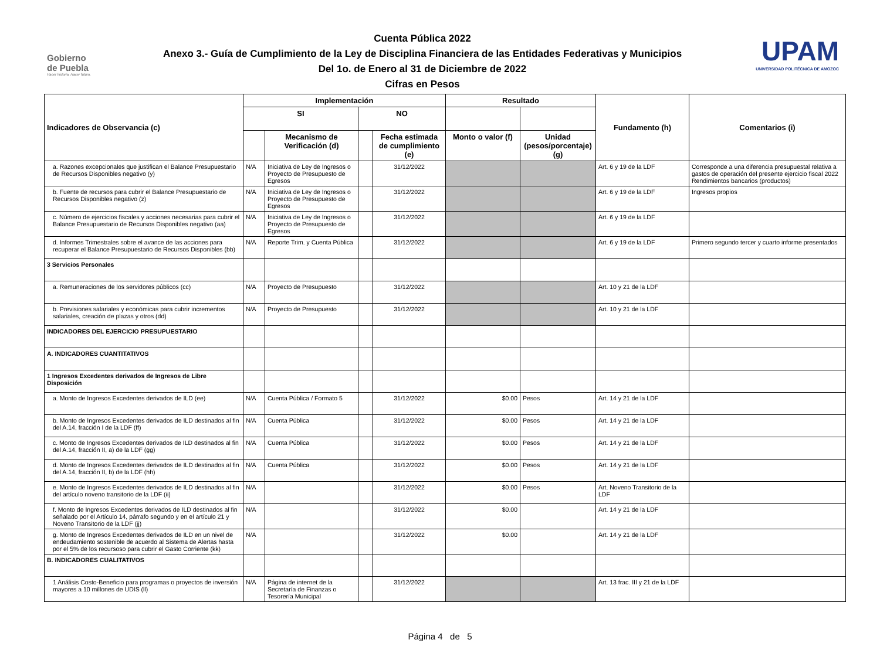Gobierno
de Puebla
Hacer historia. Hacer futuro.
Cuenta Pública 2022
Anexo 3.- Guía de Cumplimiento de la Ley de Disciplina Financiera de las Entidades Federativas y Municipios
Del 1o. de Enero al 31 de Diciembre de 2022
Cifras en Pesos
UPAM
UNIVERSIDAD POLITÉCNICA DE AMOZOC
| Indicadores de Observancia (c) | Implementación | | | | Resultado | | Fundamento (h) | Comentarios (i) |
| --- | --- | --- | --- | --- | --- | --- | --- | --- |
| | SI | | NO | | | | | |
| | | Mecanismo de Verificación (d) | | Fecha estimada de cumplimiento (e) | Monto o valor (f) | Unidad (pesos/porcentaje) (g) | | |
| a. Razones excepcionales que justifican el Balance Presupuestario de Recursos Disponibles negativo (y) | N/A | Iniciativa de Ley de Ingresos o Proyecto de Presupuesto de Egresos | | 31/12/2022 | | | Art. 6 y 19 de la LDF | Corresponde a una diferencia presupuestal relativa a gastos de operación del presente ejercicio fiscal 2022 Rendimientos bancarios (productos) |
| b. Fuente de recursos para cubrir el Balance Presupuestario de Recursos Disponibles negativo (z) | N/A | Iniciativa de Ley de Ingresos o Proyecto de Presupuesto de Egresos | | 31/12/2022 | | | Art. 6 y 19 de la LDF | Ingresos propios |
| c. Número de ejercicios fiscales y acciones necesarias para cubrir el Balance Presupuestario de Recursos Disponibles negativo (aa) | N/A | Iniciativa de Ley de Ingresos o Proyecto de Presupuesto de Egresos | | 31/12/2022 | | | Art. 6 y 19 de la LDF | |
| d. Informes Trimestrales sobre el avance de las acciones para recuperar el Balance Presupuestario de Recursos Disponibles (bb) | N/A | Reporte Trim. y Cuenta Pública | | 31/12/2022 | | | Art. 6 y 19 de la LDF | Primero segundo tercer y cuarto informe presentados |
| 3 Servicios Personales | | | | | | | | |
| a. Remuneraciones de los servidores públicos (cc) | N/A | Proyecto de Presupuesto | | 31/12/2022 | | | Art. 10 y 21 de la LDF | |
| b. Previsiones salariales y económicas para cubrir incrementos salariales, creación de plazas y otros (dd) | N/A | Proyecto de Presupuesto | | 31/12/2022 | | | Art. 10 y 21 de la LDF | |
| INDICADORES DEL EJERCICIO PRESUPUESTARIO | | | | | | | | |
| A. INDICADORES CUANTITATIVOS | | | | | | | | |
| 1 Ingresos Excedentes derivados de Ingresos de Libre Disposición | | | | | | | | |
| a. Monto de Ingresos Excedentes derivados de ILD (ee) | N/A | Cuenta Pública / Formato 5 | | 31/12/2022 | $0.00 | Pesos | Art. 14 y 21 de la LDF | |
| b. Monto de Ingresos Excedentes derivados de ILD destinados al fin del A.14, fracción I de la LDF (ff) | N/A | Cuenta Pública | | 31/12/2022 | $0.00 | Pesos | Art. 14 y 21 de la LDF | |
| c. Monto de Ingresos Excedentes derivados de ILD destinados al fin del A.14, fracción II, a) de la LDF (gg) | N/A | Cuenta Pública | | 31/12/2022 | $0.00 | Pesos | Art. 14 y 21 de la LDF | |
| d. Monto de Ingresos Excedentes derivados de ILD destinados al fin del A.14, fracción II, b) de la LDF (hh) | N/A | Cuenta Pública | | 31/12/2022 | $0.00 | Pesos | Art. 14 y 21 de la LDF | |
| e. Monto de Ingresos Excedentes derivados de ILD destinados al fin del artículo noveno transitorio de la LDF (ii) | N/A | | | 31/12/2022 | $0.00 | Pesos | Art. Noveno Transitorio de la LDF | |
| f. Monto de Ingresos Excedentes derivados de ILD destinados al fin señalado por el Artículo 14, párrafo segundo y en el artículo 21 y Noveno Transitorio de la LDF (jj) | N/A | | | 31/12/2022 | $0.00 | | Art. 14 y 21 de la LDF | |
| g. Monto de Ingresos Excedentes derivados de ILD en un nivel de endeudamiento sostenible de acuerdo al Sistema de Alertas hasta por el 5% de los recursoso para cubrir el Gasto Corriente (kk) | N/A | | | 31/12/2022 | $0.00 | | Art. 14 y 21 de la LDF | |
| B. INDICADORES CUALITATIVOS | | | | | | | | |
| 1 Análisis Costo-Beneficio para programas o proyectos de inversión mayores a 10 millones de UDIS (ll) | N/A | Página de internet de la Secretaría de Finanzas o Tesorería Municipal | | 31/12/2022 | | | Art. 13 frac. III y 21 de la LDF | |
Página 4 de 5